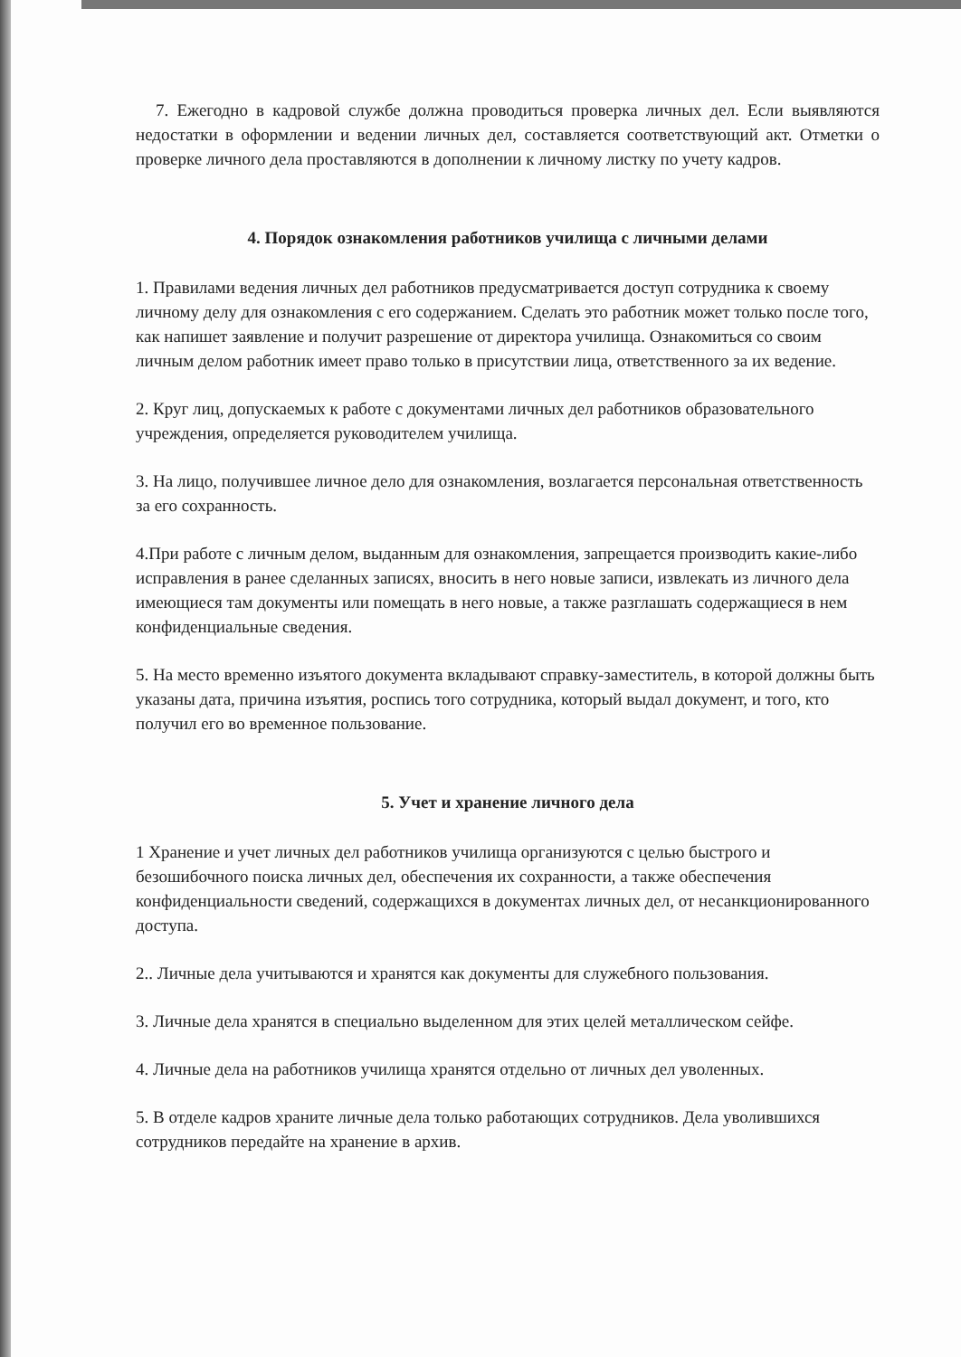7. Ежегодно в кадровой службе должна проводиться проверка личных дел. Если выявляются недостатки в оформлении и ведении личных дел, составляется соответствующий акт. Отметки о проверке личного дела проставляются в дополнении к личному листку по учету кадров.
4. Порядок ознакомления работников училища с личными делами
1. Правилами ведения личных дел работников предусматривается доступ сотрудника к своему личному делу для ознакомления с его содержанием. Сделать это работник может только после того, как напишет заявление и получит разрешение от директора училища. Ознакомиться со своим личным делом работник имеет право только в присутствии лица, ответственного за их ведение.
2. Круг лиц, допускаемых к работе с документами личных дел работников образовательного учреждения, определяется руководителем училища.
3. На лицо, получившее личное дело для ознакомления, возлагается персональная ответственность за его сохранность.
4.При работе с личным делом, выданным для ознакомления, запрещается производить какие-либо исправления в ранее сделанных записях, вносить в него новые записи, извлекать из личного дела имеющиеся там документы или помещать в него новые, а также разглашать содержащиеся в нем конфиденциальные сведения.
5. На место временно изъятого документа вкладывают справку-заместитель, в которой должны быть указаны дата, причина изъятия, роспись того сотрудника, который выдал документ, и того, кто получил его во временное пользование.
5. Учет и хранение личного дела
1 Хранение и учет личных дел работников училища организуются с целью быстрого и безошибочного поиска личных дел, обеспечения их сохранности, а также обеспечения конфиденциальности сведений, содержащихся в документах личных дел, от несанкционированного доступа.
2.. Личные дела учитываются и хранятся как документы для служебного пользования.
3. Личные дела хранятся в специально выделенном для этих целей металлическом сейфе.
4. Личные дела на работников училища хранятся отдельно от личных дел уволенных.
5. В отделе кадров храните личные дела только работающих сотрудников. Дела уволившихся сотрудников передайте на хранение в архив.